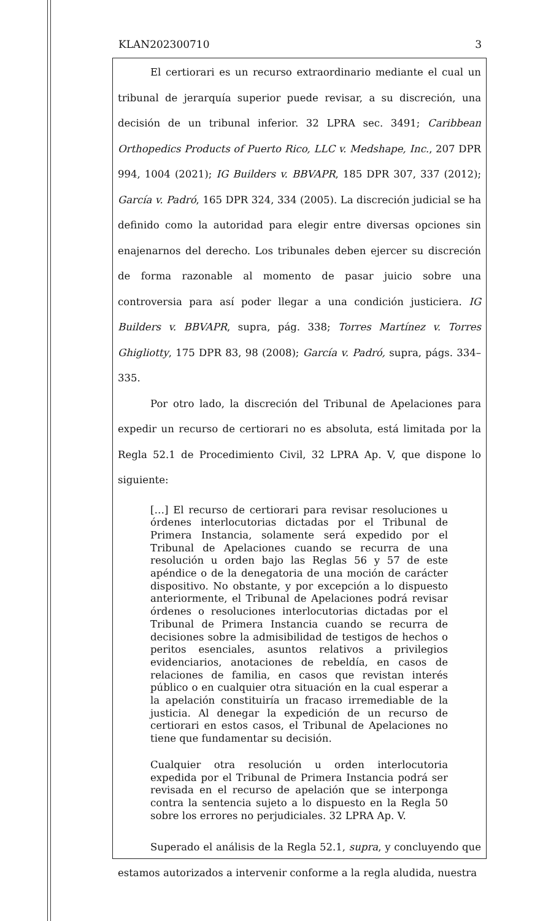KLAN202300710 3
El certiorari es un recurso extraordinario mediante el cual un tribunal de jerarquía superior puede revisar, a su discreción, una decisión de un tribunal inferior. 32 LPRA sec. 3491; Caribbean Orthopedics Products of Puerto Rico, LLC v. Medshape, Inc., 207 DPR 994, 1004 (2021); IG Builders v. BBVAPR, 185 DPR 307, 337 (2012); García v. Padró, 165 DPR 324, 334 (2005). La discreción judicial se ha definido como la autoridad para elegir entre diversas opciones sin enajenarnos del derecho. Los tribunales deben ejercer su discreción de forma razonable al momento de pasar juicio sobre una controversia para así poder llegar a una condición justiciera. IG Builders v. BBVAPR, supra, pág. 338; Torres Martínez v. Torres Ghigliotty, 175 DPR 83, 98 (2008); García v. Padró, supra, págs. 334–335.
Por otro lado, la discreción del Tribunal de Apelaciones para expedir un recurso de certiorari no es absoluta, está limitada por la Regla 52.1 de Procedimiento Civil, 32 LPRA Ap. V, que dispone lo siguiente:
[…] El recurso de certiorari para revisar resoluciones u órdenes interlocutorias dictadas por el Tribunal de Primera Instancia, solamente será expedido por el Tribunal de Apelaciones cuando se recurra de una resolución u orden bajo las Reglas 56 y 57 de este apéndice o de la denegatoria de una moción de carácter dispositivo. No obstante, y por excepción a lo dispuesto anteriormente, el Tribunal de Apelaciones podrá revisar órdenes o resoluciones interlocutorias dictadas por el Tribunal de Primera Instancia cuando se recurra de decisiones sobre la admisibilidad de testigos de hechos o peritos esenciales, asuntos relativos a privilegios evidenciarios, anotaciones de rebeldía, en casos de relaciones de familia, en casos que revistan interés público o en cualquier otra situación en la cual esperar a la apelación constituiría un fracaso irremediable de la justicia. Al denegar la expedición de un recurso de certiorari en estos casos, el Tribunal de Apelaciones no tiene que fundamentar su decisión.
Cualquier otra resolución u orden interlocutoria expedida por el Tribunal de Primera Instancia podrá ser revisada en el recurso de apelación que se interponga contra la sentencia sujeto a lo dispuesto en la Regla 50 sobre los errores no perjudiciales. 32 LPRA Ap. V.
Superado el análisis de la Regla 52.1, supra, y concluyendo que estamos autorizados a intervenir conforme a la regla aludida, nuestra